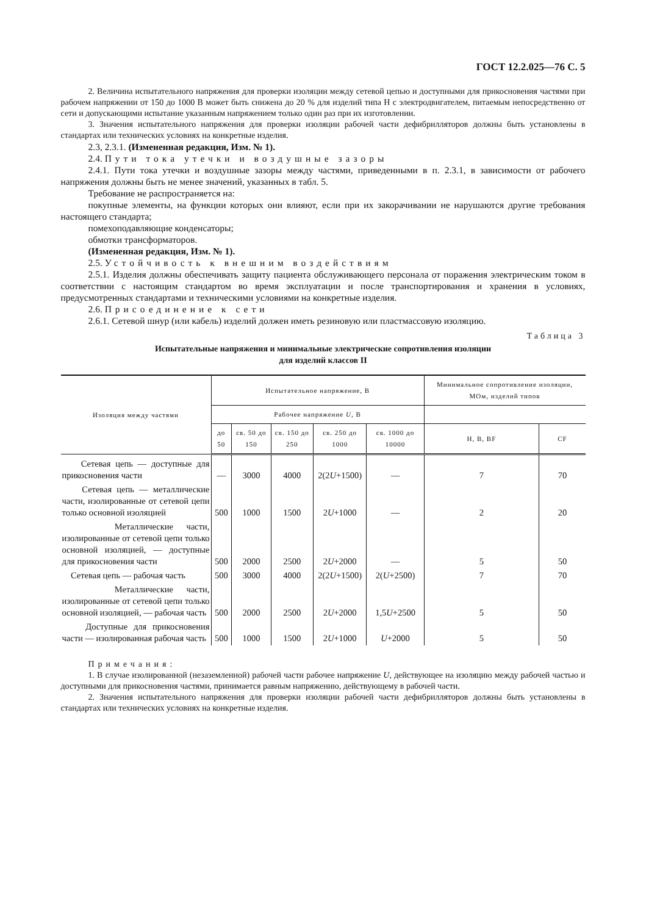ГОСТ 12.2.025—76 С. 5
2. Величина испытательного напряжения для проверки изоляции между сетевой цепью и доступными для прикосновения частями при рабочем напряжении от 150 до 1000 В может быть снижена до 20 % для изделий типа Н с электродвигателем, питаемым непосредственно от сети и допускающими испытание указанным напряжением только один раз при их изготовлении.
3. Значения испытательного напряжения для проверки изоляции рабочей части дефибрилляторов должны быть установлены в стандартах или технических условиях на конкретные изделия.
2.3, 2.3.1. (Измененная редакция, Изм. № 1).
2.4. Пути тока утечки и воздушные зазоры
2.4.1. Пути тока утечки и воздушные зазоры между частями, приведенными в п. 2.3.1, в зависимости от рабочего напряжения должны быть не менее значений, указанных в табл. 5.
Требование не распространяется на:
покупные элементы, на функции которых они влияют, если при их закорачивании не нарушаются другие требования настоящего стандарта;
помехоподавляющие конденсаторы;
обмотки трансформаторов.
(Измененная редакция, Изм. № 1).
2.5. Устойчивость к внешним воздействиям
2.5.1. Изделия должны обеспечивать защиту пациента обслуживающего персонала от поражения электрическим током в соответствии с настоящим стандартом во время эксплуатации и после транспортирования и хранения в условиях, предусмотренных стандартами и техническими условиями на конкретные изделия.
2.6. Присоединение к сети
2.6.1. Сетевой шнур (или кабель) изделий должен иметь резиновую или пластмассовую изоляцию.
Таблица 3
Испытательные напряжения и минимальные электрические сопротивления изоляции
для изделий классов II
| Изоляция между частями | Испытательное напряжение, В | | | | | Минимальное сопротивление изоляции, МОм, изделий типов | |
| --- | --- | --- | --- | --- | --- | --- | --- |
| | Рабочее напряжение U , В | | | | | | |
| | до 50 | св. 50 до 150 | св. 150 до 250 | св. 250 до 1000 | св. 1000 до 10000 | Н, В, BF | CF |
| Сетевая цепь — доступные для прикосновения части | — | 3000 | 4000 | 2(2 U +1500) | — | 7 | 70 |
| Сетевая цепь — металлические части, изолированные от сетевой цепи только основной изоляцией | 500 | 1000 | 1500 | 2 U +1000 | — | 2 | 20 |
| Металлические части, изолированные от сетевой цепи только основной изоляцией, — доступные для прикосновения части | 500 | 2000 | 2500 | 2 U +2000 | — | 5 | 50 |
| Сетевая цепь — рабочая часть | 500 | 3000 | 4000 | 2(2 U +1500) | 2( U +2500) | 7 | 70 |
| Металлические части, изолированные от сетевой цепи только основной изоляцией, — рабочая часть | 500 | 2000 | 2500 | 2 U +2000 | 1,5 U +2500 | 5 | 50 |
| Доступные для прикосновения части — изолированная рабочая часть | 500 | 1000 | 1500 | 2 U +1000 | U +2000 | 5 | 50 |
Примечания:
1. В случае изолированной (незаземленной) рабочей части рабочее напряжение U, действующее на изоляцию между рабочей частью и доступными для прикосновения частями, принимается равным напряжению, действующему в рабочей части.
2. Значения испытательного напряжения для проверки изоляции рабочей части дефибрилляторов должны быть установлены в стандартах или технических условиях на конкретные изделия.